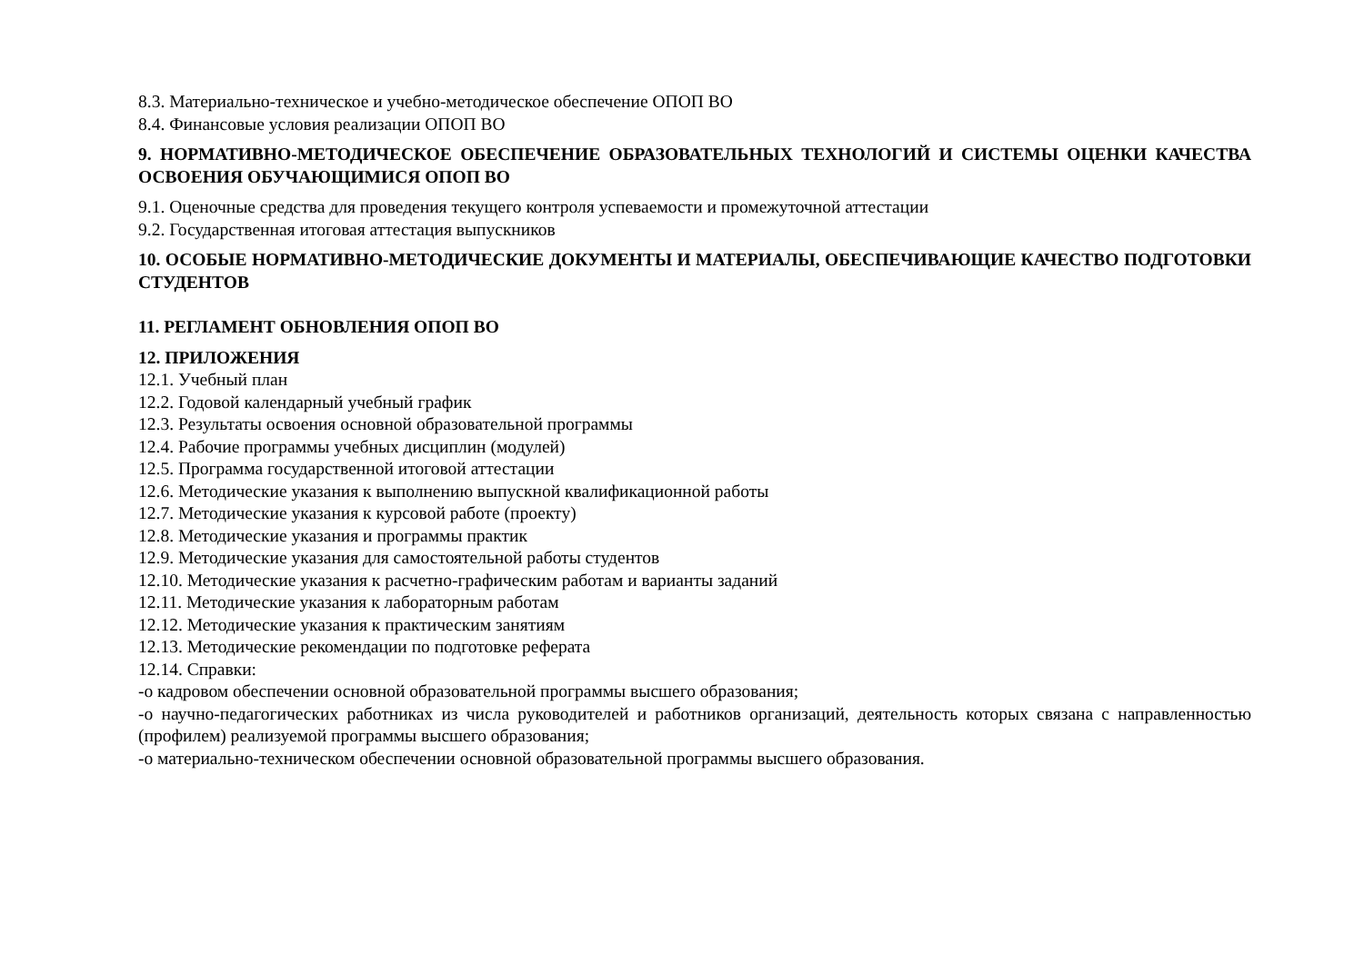8.3. Материально-техническое и учебно-методическое обеспечение ОПОП ВО
8.4. Финансовые условия реализации ОПОП ВО
9. НОРМАТИВНО-МЕТОДИЧЕСКОЕ ОБЕСПЕЧЕНИЕ ОБРАЗОВАТЕЛЬНЫХ ТЕХНОЛОГИЙ И СИСТЕМЫ ОЦЕНКИ КАЧЕСТВА ОСВОЕНИЯ ОБУЧАЮЩИМИСЯ ОПОП ВО
9.1. Оценочные средства для проведения текущего контроля успеваемости и промежуточной аттестации
9.2. Государственная итоговая аттестация выпускников
10. ОСОБЫЕ НОРМАТИВНО-МЕТОДИЧЕСКИЕ ДОКУМЕНТЫ И МАТЕРИАЛЫ, ОБЕСПЕЧИВАЮЩИЕ КАЧЕСТВО ПОДГОТОВКИ СТУДЕНТОВ
11. РЕГЛАМЕНТ ОБНОВЛЕНИЯ ОПОП ВО
12. ПРИЛОЖЕНИЯ
12.1. Учебный план
12.2. Годовой календарный учебный график
12.3. Результаты освоения основной образовательной программы
12.4. Рабочие программы учебных дисциплин (модулей)
12.5. Программа государственной итоговой аттестации
12.6. Методические указания к выполнению выпускной квалификационной работы
12.7. Методические указания к курсовой работе (проекту)
12.8. Методические указания и программы практик
12.9. Методические указания для самостоятельной работы студентов
12.10. Методические указания к расчетно-графическим работам и варианты заданий
12.11. Методические указания к лабораторным работам
12.12. Методические указания к практическим занятиям
12.13. Методические рекомендации по подготовке реферата
12.14. Справки:
-о кадровом обеспечении основной образовательной программы высшего образования;
-о научно-педагогических работниках из числа руководителей и работников организаций, деятельность которых связана с направленностью (профилем) реализуемой программы высшего образования;
-о материально-техническом обеспечении основной образовательной программы высшего образования.